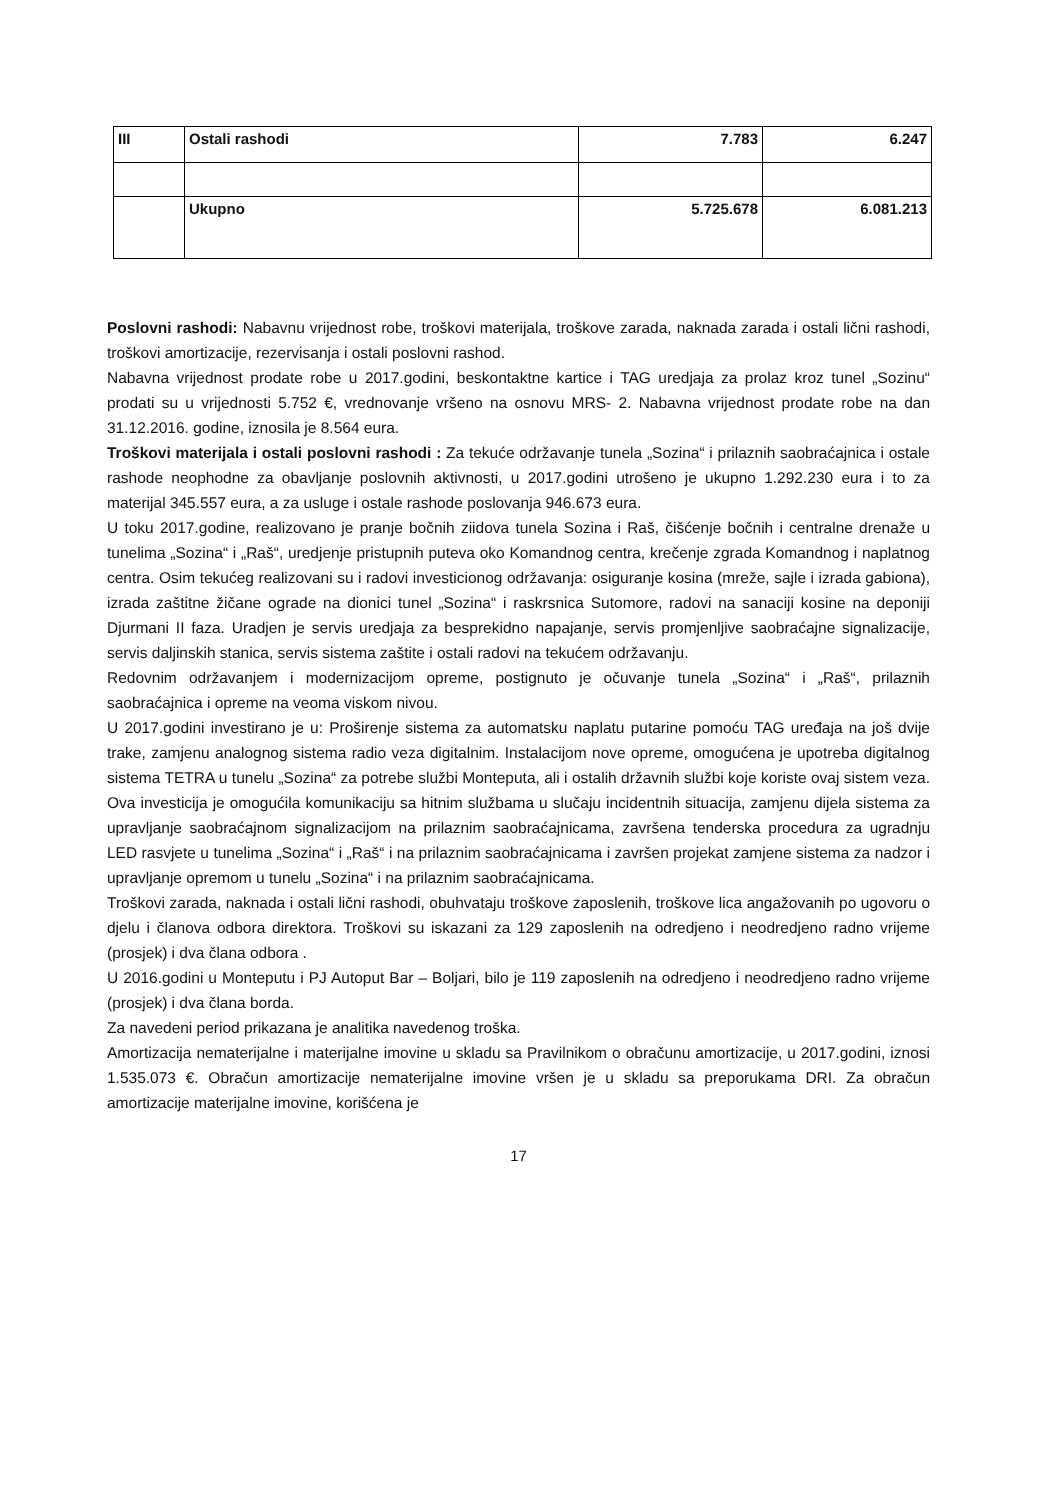| III | Ostali rashodi | 7.783 | 6.247 |
| | Ukupno | 5.725.678 | 6.081.213 |
Poslovni rashodi: Nabavnu vrijednost robe, troškovi materijala, troškove zarada, naknada zarada i ostali lični rashodi, troškovi amortizacije, rezervisanja i ostali poslovni rashod.
Nabavna vrijednost prodate robe u 2017.godini, beskontaktne kartice i TAG uredjaja za prolaz kroz tunel „Sozinu“ prodati su u vrijednosti 5.752 €, vrednovanje vršeno na osnovu MRS- 2. Nabavna vrijednost prodate robe na dan 31.12.2016. godine, iznosila je 8.564 eura.
Troškovi materijala i ostali poslovni rashodi : Za tekuće održavanje tunela „Sozina“ i prilaznih saobraćajnica i ostale rashode neophodne za obavljanje poslovnih aktivnosti, u 2017.godini utrošeno je ukupno 1.292.230 eura i to za materijal 345.557 eura, a za usluge i ostale rashode poslovanja 946.673 eura.
U toku 2017.godine, realizovano je pranje bočnih ziidova tunela Sozina i Raš, čišćenje bočnih i centralne drenaže u tunelima „Sozina“ i „Raš“, uredjenje pristupnih puteva oko Komandnog centra, krečenje zgrada Komandnog i naplatnog centra. Osim tekućeg realizovani su i radovi investicionog održavanja: osiguranje kosina (mreže, sajle i izrada gabiona), izrada zaštitne žičane ograde na dionici tunel „Sozina“ i raskrsnica Sutomore, radovi na sanaciji kosine na deponiji Djurmani II faza. Uradjen je servis uredjaja za besprekidno napajanje, servis promjenljive saobraćajne signalizacije, servis daljinskih stanica, servis sistema zaštite i ostali radovi na tekućem održavanju.
Redovnim održavanjem i modernizacijom opreme, postignuto je očuvanje tunela „Sozina“ i „Raš“, prilaznih saobraćajnica i opreme na veoma viskom nivou.
U 2017.godini investirano je u: Proširenje sistema za automatsku naplatu putarine pomoću TAG uređaja na još dvije trake, zamjenu analognog sistema radio veza digitalnim. Instalacijom nove opreme, omogućena je upotreba digitalnog sistema TETRA u tunelu „Sozina“ za potrebe službi Monteputa, ali i ostalih državnih službi koje koriste ovaj sistem veza. Ova investicija je omogućila komunikaciju sa hitnim službama u slučaju incidentnih situacija, zamjenu dijela sistema za upravljanje saobraćajnom signalizacijom na prilaznim saobraćajnicama, završena tenderska procedura za ugradnju LED rasvjete u tunelima „Sozina“ i „Raš“ i na prilaznim saobraćajnicama i završen projekat zamjene sistema za nadzor i upravljanje opremom u tunelu „Sozina“ i na prilaznim saobraćajnicama.
Troškovi zarada, naknada i ostali lični rashodi, obuhvataju troškove zaposlenih, troškove lica angažovanih po ugovoru o djelu i članova odbora direktora. Troškovi su iskazani za 129 zaposlenih na odredjeno i neodredjeno radno vrijeme (prosjek) i dva člana odbora .
U 2016.godini u Monteputu i PJ Autoput Bar – Boljari, bilo je 119 zaposlenih na odredjeno i neodredjeno radno vrijeme (prosjek) i dva člana borda.
Za navedeni period prikazana je analitika navedenog troška.
Amortizacija nematerijalne i materijalne imovine u skladu sa Pravilnikom o obračunu amortizacije, u 2017.godini, iznosi 1.535.073 €. Obračun amortizacije nematerijalne imovine vršen je u skladu sa preporukama DRI. Za obračun amortizacije materijalne imovine, korišćena je
17